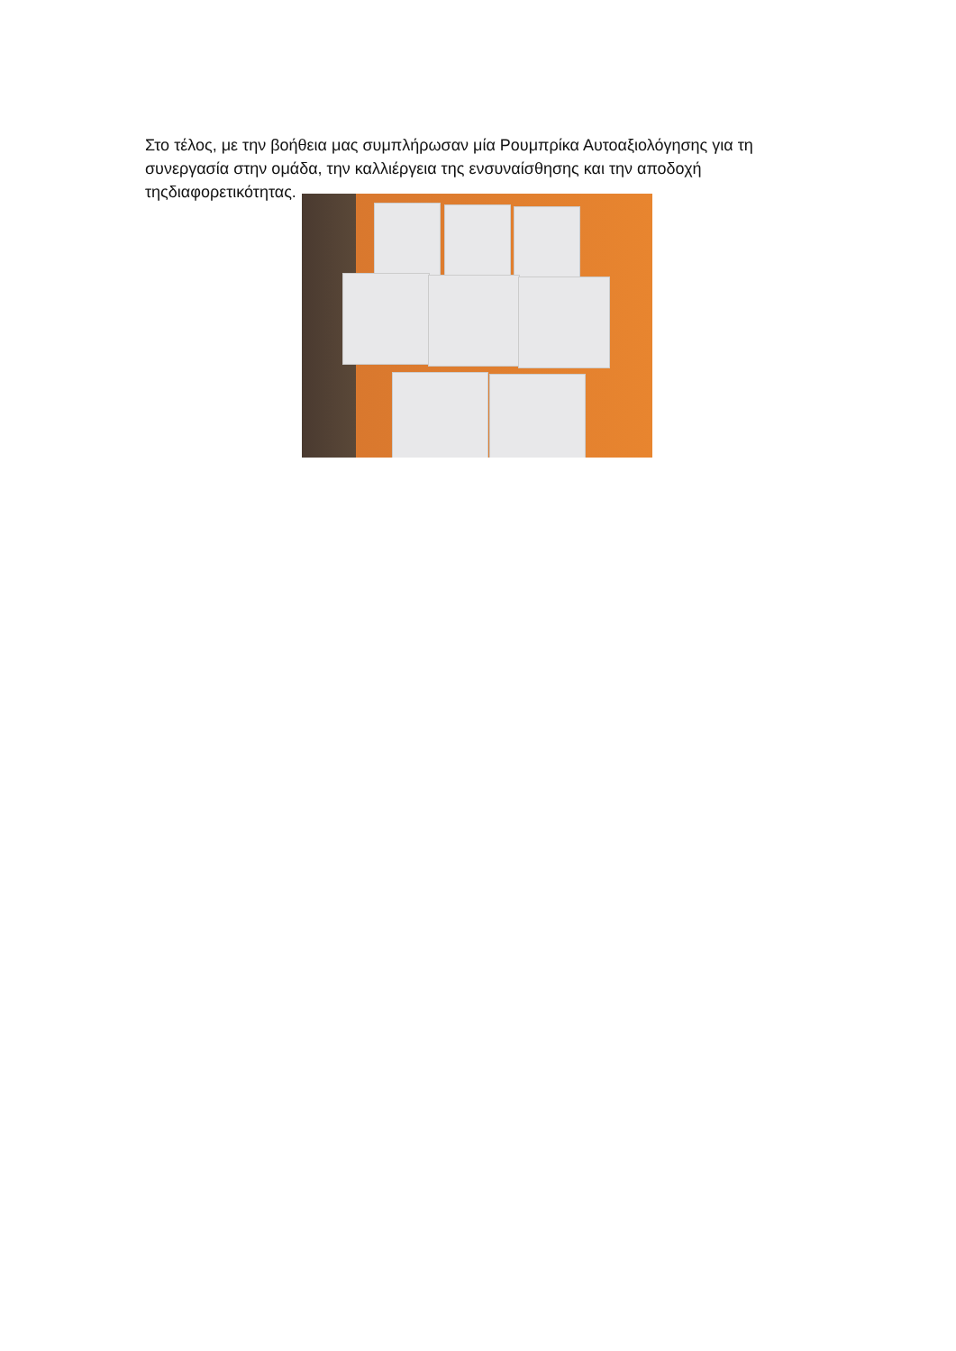Στο τέλος, με την βοήθεια μας συμπλήρωσαν μία Ρουμπρίκα Αυτοαξιολόγησης για τη συνεργασία στην ομάδα, την καλλιέργεια της ενσυναίσθησης και την αποδοχή τηςδιαφορετικότητας.